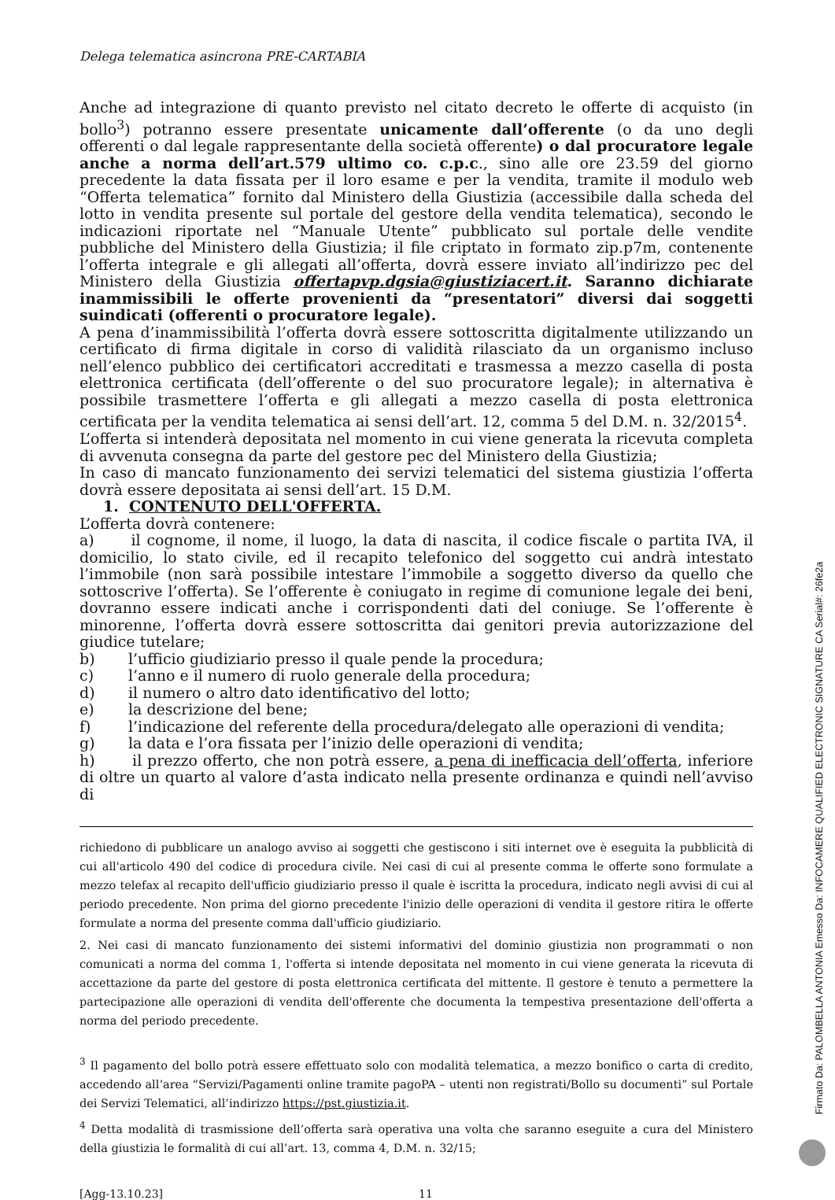Delega telematica asincrona PRE-CARTABIA
Anche ad integrazione di quanto previsto nel citato decreto le offerte di acquisto (in bollo<sup>3</sup>) potranno essere presentate unicamente dall’offerente (o da uno degli offerenti o dal legale rappresentante della società offerente) o dal procuratore legale anche a norma dell’art.579 ultimo co. c.p.c., sino alle ore 23.59 del giorno precedente la data fissata per il loro esame e per la vendita, tramite il modulo web “Offerta telematica” fornito dal Ministero della Giustizia (accessibile dalla scheda del lotto in vendita presente sul portale del gestore della vendita telematica), secondo le indicazioni riportate nel “Manuale Utente” pubblicato sul portale delle vendite pubbliche del Ministero della Giustizia; il file criptato in formato zip.p7m, contenente l’offerta integrale e gli allegati all’offerta, dovrà essere inviato all’indirizzo pec del Ministero della Giustizia offertapvp.dgsia@giustiziacert.it. Saranno dichiarate inammissibili le offerte provenienti da “presentatori” diversi dai soggetti suindicati (offerenti o procuratore legale).
A pena d’inammissibilità l’offerta dovrà essere sottoscritta digitalmente utilizzando un certificato di firma digitale in corso di validità rilasciato da un organismo incluso nell’elenco pubblico dei certificatori accreditati e trasmessa a mezzo casella di posta elettronica certificata (dell’offerente o del suo procuratore legale); in alternativa è possibile trasmettere l’offerta e gli allegati a mezzo casella di posta elettronica certificata per la vendita telematica ai sensi dell’art. 12, comma 5 del D.M. n. 32/2015<sup>4</sup>.
L’offerta si intenderà depositata nel momento in cui viene generata la ricevuta completa di avvenuta consegna da parte del gestore pec del Ministero della Giustizia;
In caso di mancato funzionamento dei servizi telematici del sistema giustizia l’offerta dovrà essere depositata ai sensi dell’art. 15 D.M.
1. CONTENUTO DELL'OFFERTA.
L’offerta dovrà contenere:
a) il cognome, il nome, il luogo, la data di nascita, il codice fiscale o partita IVA, il domicilio, lo stato civile, ed il recapito telefonico del soggetto cui andrà intestato l’immobile (non sarà possibile intestare l’immobile a soggetto diverso da quello che sottoscrive l’offerta). Se l’offerente è coniugato in regime di comunione legale dei beni, dovranno essere indicati anche i corrispondenti dati del coniuge. Se l’offerente è minorenne, l’offerta dovrà essere sottoscritta dai genitori previa autorizzazione del giudice tutelare;
b) l’ufficio giudiziario presso il quale pende la procedura;
c) l’anno e il numero di ruolo generale della procedura;
d) il numero o altro dato identificativo del lotto;
e) la descrizione del bene;
f) l’indicazione del referente della procedura/delegato alle operazioni di vendita;
g) la data e l’ora fissata per l’inizio delle operazioni di vendita;
h) il prezzo offerto, che non potrà essere, a pena di inefficacia dell’offerta, inferiore di oltre un quarto al valore d’asta indicato nella presente ordinanza e quindi nell’avviso di
richiedono di pubblicare un analogo avviso ai soggetti che gestiscono i siti internet ove è eseguita la pubblicità di cui all'articolo 490 del codice di procedura civile. Nei casi di cui al presente comma le offerte sono formulate a mezzo telefax al recapito dell'ufficio giudiziario presso il quale è iscritta la procedura, indicato negli avvisi di cui al periodo precedente. Non prima del giorno precedente l'inizio delle operazioni di vendita il gestore ritira le offerte formulate a norma del presente comma dall'ufficio giudiziario.
2. Nei casi di mancato funzionamento dei sistemi informativi del dominio giustizia non programmati o non comunicati a norma del comma 1, l'offerta si intende depositata nel momento in cui viene generata la ricevuta di accettazione da parte del gestore di posta elettronica certificata del mittente. Il gestore è tenuto a permettere la partecipazione alle operazioni di vendita dell'offerente che documenta la tempestiva presentazione dell'offerta a norma del periodo precedente.
<sup>3</sup> Il pagamento del bollo potrà essere effettuato solo con modalità telematica, a mezzo bonifico o carta di credito, accedendo all’area “Servizi/Pagamenti online tramite pagoPA – utenti non registrati/Bollo su documenti” sul Portale dei Servizi Telematici, all’indirizzo https://pst.giustizia.it.
<sup>4</sup> Detta modalità di trasmissione dell’offerta sarà operativa una volta che saranno eseguite a cura del Ministero della giustizia le formalità di cui all’art. 13, comma 4, D.M. n. 32/15;
[Agg-13.10.23] 11
Firmato Da: PALOMBELLA ANTONIA Emesso Da: INFOCAMERE QUALIFIED ELECTRONIC SIGNATURE CA Serial#: 26fe2a